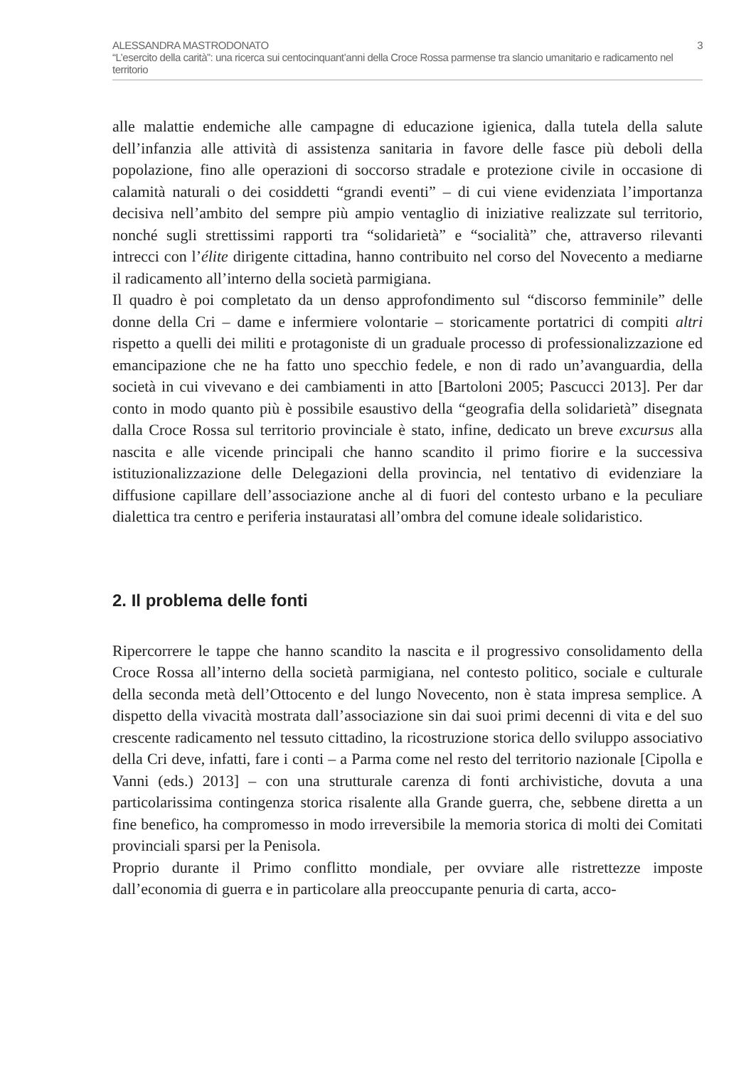ALESSANDRA MASTRODONATO 3
“L’esercito della carità”: una ricerca sui centocinquant’anni della Croce Rossa parmense tra slancio umanitario e radicamento nel territorio
alle malattie endemiche alle campagne di educazione igienica, dalla tutela della salute dell’infanzia alle attività di assistenza sanitaria in favore delle fasce più deboli della popolazione, fino alle operazioni di soccorso stradale e protezione civile in occasione di calamità naturali o dei cosiddetti “grandi eventi” – di cui viene evidenziata l’importanza decisiva nell’ambito del sempre più ampio ventaglio di iniziative realizzate sul territorio, nonché sugli strettissimi rapporti tra “solidarietà” e “socialità” che, attraverso rilevanti intrecci con l’élite dirigente cittadina, hanno contribuito nel corso del Novecento a mediarne il radicamento all’interno della società parmigiana.
Il quadro è poi completato da un denso approfondimento sul “discorso femminile” delle donne della Cri – dame e infermiere volontarie – storicamente portatrici di compiti altri rispetto a quelli dei militi e protagoniste di un graduale processo di professionalizzazione ed emancipazione che ne ha fatto uno specchio fedele, e non di rado un’avanguardia, della società in cui vivevano e dei cambiamenti in atto [Bartoloni 2005; Pascucci 2013]. Per dar conto in modo quanto più è possibile esaustivo della “geografia della solidarietà” disegnata dalla Croce Rossa sul territorio provinciale è stato, infine, dedicato un breve excursus alla nascita e alle vicende principali che hanno scandito il primo fiorire e la successiva istituzionalizzazione delle Delegazioni della provincia, nel tentativo di evidenziare la diffusione capillare dell’associazione anche al di fuori del contesto urbano e la peculiare dialettica tra centro e periferia instauratasi all’ombra del comune ideale solidaristico.
2. Il problema delle fonti
Ripercorrere le tappe che hanno scandito la nascita e il progressivo consolidamento della Croce Rossa all’interno della società parmigiana, nel contesto politico, sociale e culturale della seconda metà dell’Ottocento e del lungo Novecento, non è stata impresa semplice. A dispetto della vivacità mostrata dall’associazione sin dai suoi primi decenni di vita e del suo crescente radicamento nel tessuto cittadino, la ricostruzione storica dello sviluppo associativo della Cri deve, infatti, fare i conti – a Parma come nel resto del territorio nazionale [Cipolla e Vanni (eds.) 2013] – con una strutturale carenza di fonti archivistiche, dovuta a una particolarissima contingenza storica risalente alla Grande guerra, che, sebbene diretta a un fine benefico, ha compromesso in modo irreversibile la memoria storica di molti dei Comitati provinciali sparsi per la Penisola.
Proprio durante il Primo conflitto mondiale, per ovviare alle ristrettezze imposte dall’economia di guerra e in particolare alla preoccupante penuria di carta, acco-